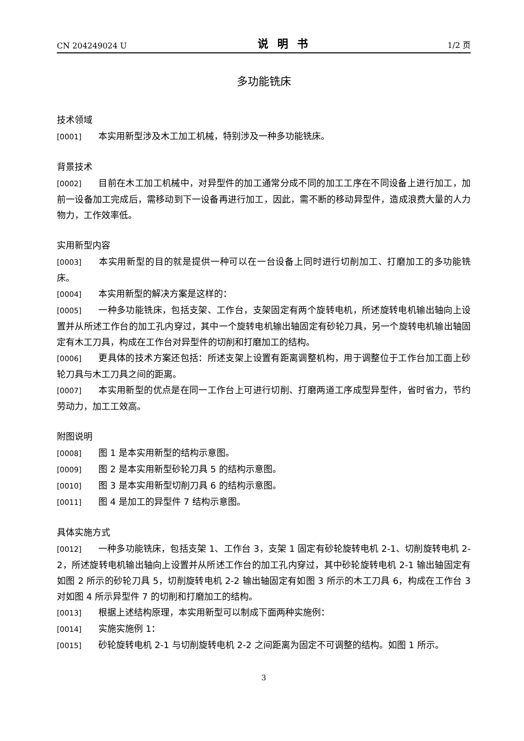CN 204249024 U 说明书 1/2 页
多功能铣床
技术领域
[0001] 本实用新型涉及木工加工机械，特别涉及一种多功能铣床。
背景技术
[0002] 目前在木工加工机械中，对异型件的加工通常分成不同的加工工序在不同设备上进行加工，加前一设备加工完成后，需移动到下一设备再进行加工，因此，需不断的移动异型件，造成浪费大量的人力物力，工作效率低。
实用新型内容
[0003] 本实用新型的目的就是提供一种可以在一台设备上同时进行切削加工、打磨加工的多功能铣床。
[0004] 本实用新型的解决方案是这样的：
[0005] 一种多功能铣床，包括支架、工作台，支架固定有两个旋转电机，所述旋转电机输出轴向上设置并从所述工作台的加工孔内穿过，其中一个旋转电机输出轴固定有砂轮刀具，另一个旋转电机输出轴固定有木工刀具，构成在工作台对异型件的切削和打磨加工的结构。
[0006] 更具体的技术方案还包括：所述支架上设置有距离调整机构，用于调整位于工作台加工面上砂轮刀具与木工刀具之间的距离。
[0007] 本实用新型的优点是在同一工作台上可进行切削、打磨两道工序成型异型件，省时省力，节约劳动力，加工工效高。
附图说明
[0008] 图 1 是本实用新型的结构示意图。
[0009] 图 2 是本实用新型砂轮刀具 5 的结构示意图。
[0010] 图 3 是本实用新型切削刀具 6 的结构示意图。
[0011] 图 4 是加工的异型件 7 结构示意图。
具体实施方式
[0012] 一种多功能铣床，包括支架 1、工作台 3，支架 1 固定有砂轮旋转电机 2-1、切削旋转电机 2-2，所述旋转电机输出轴向上设置并从所述工作台的加工孔内穿过，其中砂轮旋转电机 2-1 输出轴固定有如图 2 所示的砂轮刀具 5，切削旋转电机 2-2 输出轴固定有如图 3 所示的木工刀具 6，构成在工作台 3 对如图 4 所示异型件 7 的切削和打磨加工的结构。
[0013] 根据上述结构原理，本实用新型可以制成下面两种实施例：
[0014] 实施实施例 1：
[0015] 砂轮旋转电机 2-1 与切削旋转电机 2-2 之间距离为固定不可调整的结构。如图 1 所示。
3